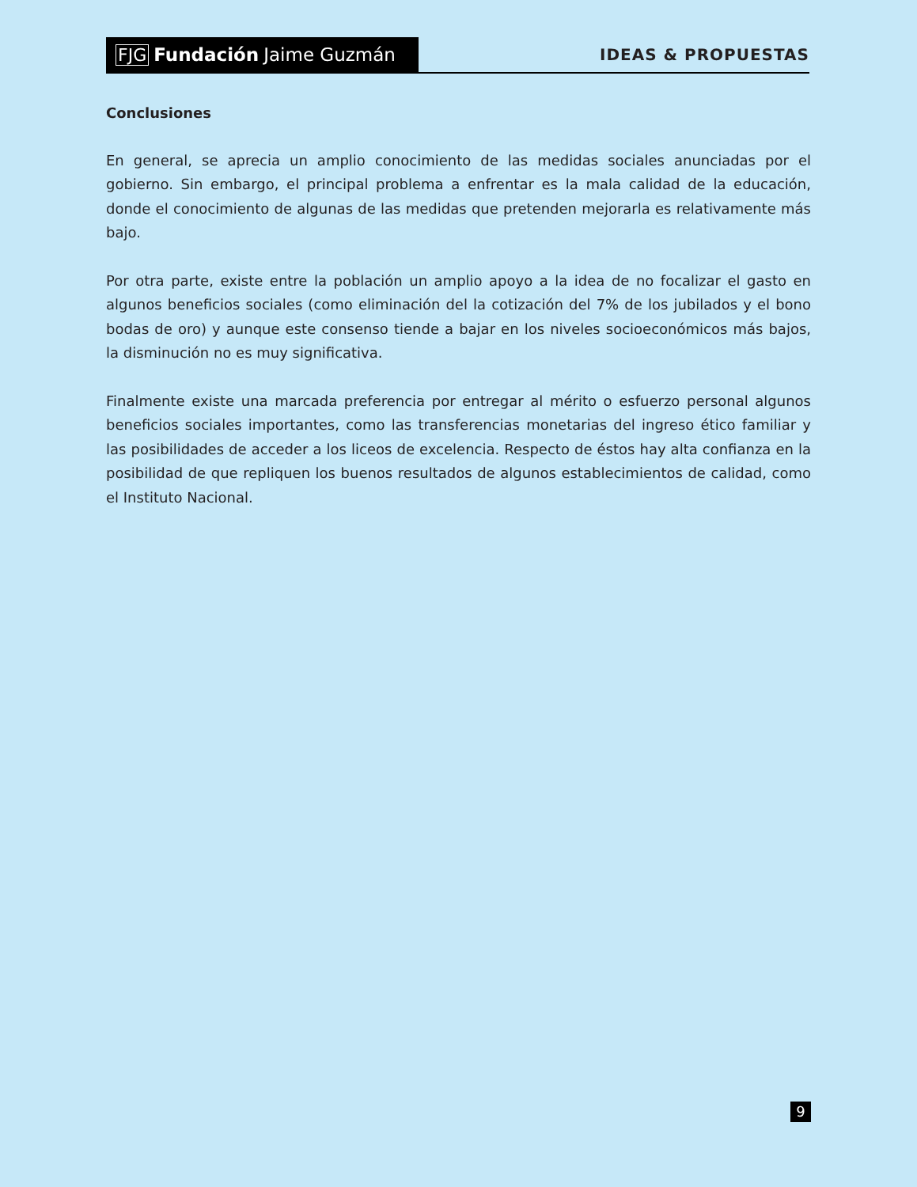FJG Fundación Jaime Guzmán
IDEAS & PROPUESTAS
Conclusiones
En general, se aprecia un amplio conocimiento de las medidas sociales anunciadas por el gobierno. Sin embargo, el principal problema a enfrentar es la mala calidad de la educación, donde el conocimiento de algunas de las medidas que pretenden mejorarla es relativamente más bajo.
Por otra parte, existe entre la población un amplio apoyo a la idea de no focalizar el gasto en algunos beneficios sociales (como eliminación del la cotización del 7% de los jubilados y el bono bodas de oro) y aunque este consenso tiende a bajar en los niveles socioeconómicos más bajos, la disminución no es muy significativa.
Finalmente existe una marcada preferencia por entregar al mérito o esfuerzo personal algunos beneficios sociales importantes, como las transferencias monetarias del ingreso ético familiar y las posibilidades de acceder a los liceos de excelencia. Respecto de éstos hay alta confianza en la posibilidad de que repliquen los buenos resultados de algunos establecimientos de calidad, como el Instituto Nacional.
9